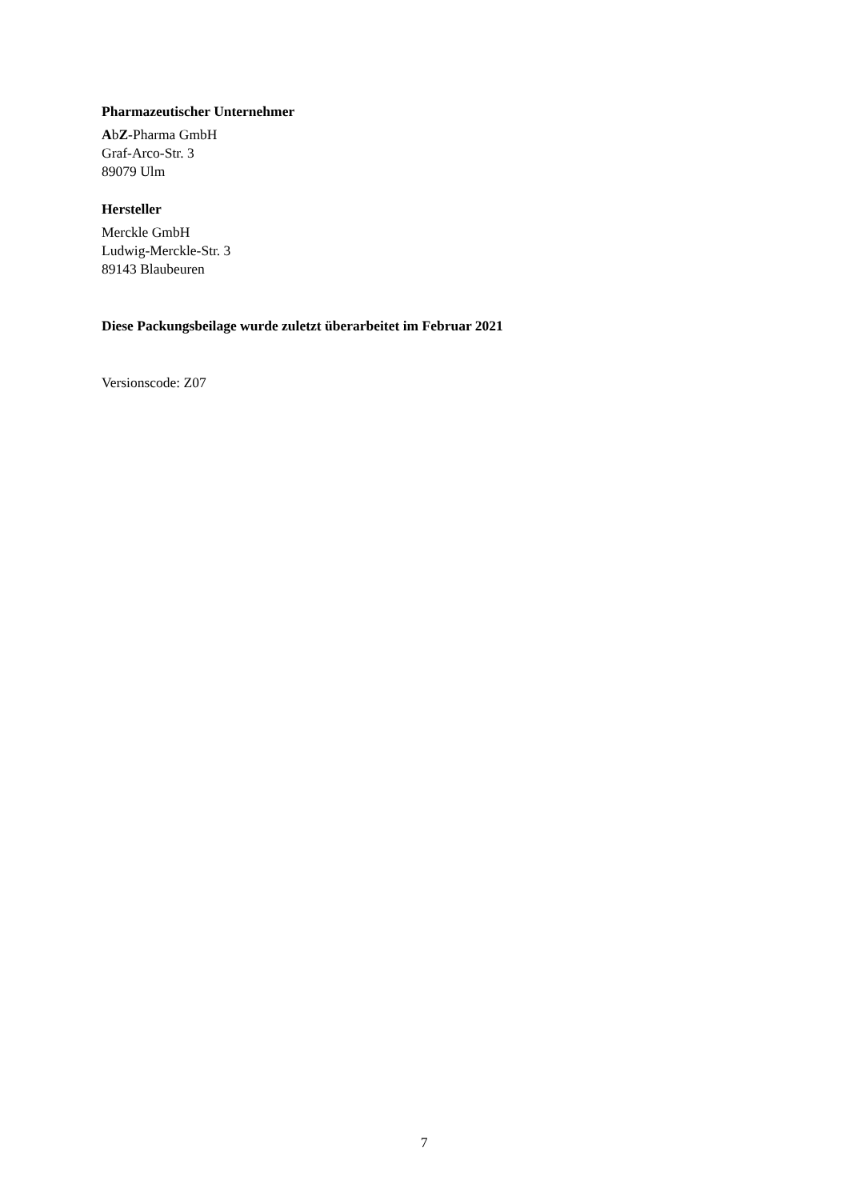Pharmazeutischer Unternehmer
AbZ-Pharma GmbH
Graf-Arco-Str. 3
89079 Ulm
Hersteller
Merckle GmbH
Ludwig-Merckle-Str. 3
89143 Blaubeuren
Diese Packungsbeilage wurde zuletzt überarbeitet im Februar 2021
Versionscode: Z07
7